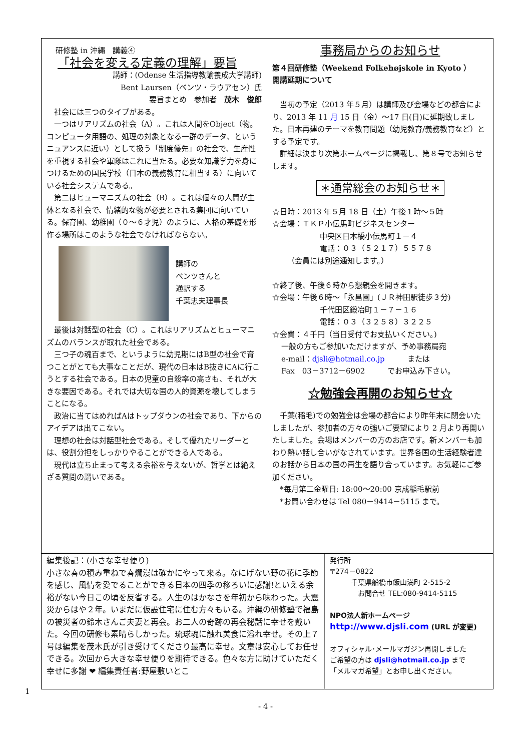研修塾 in 沖縄　講義④
「社会を変える定義の理解」要旨
講師：(Odense 生活指導教諭養成大学講師)
Bent Laursen（ベンツ・ラウアセン）氏
要旨まとめ　参加者　茂木　俊郎
　社会には三つのタイプがある。
　一つはリアリズムの社会（A）。これは人間をObject（物。コンピュータ用語の、処理の対象となる一群のデータ、というニュアンスに近い）として扱う「制度優先」の社会で、生産性を重視する社会や軍隊はこれに当たる。必要な知識学力を身につけるための国民学校（日本の義務教育に相当する）に向いている社会システムである。
　第二はヒューマニズムの社会（B）。これは個々の人間が主体となる社会で、情緒的な物が必要とされる集団に向いている。保育園、幼稚園（０～６才児）のように、人格の基礎を形作る場所はこのような社会でなければならない。
講師の
ベンツさんと
通訳する
千葉忠夫理事長
　最後は対話型の社会（C）。これはリアリズムとヒューマニズムのバランスが取れた社会である。
　三つ子の魂百まで、というように幼児期にはB型の社会で育つことがとても大事なことだが、現代の日本はB抜きにAに行こうとする社会である。日本の児童の自殺率の高さも、それが大きな要因である。それでは大切な国の人的資源を壊してしまうことになる。
　政治に当てはめればAはトップダウンの社会であり、下からのアイデアは出てこない。
　理想の社会は対話型社会である。そして優れたリーダーとは、役割分担をしっかりやることができる人である。
　現代は立ち止まって考える余裕を与えないが、哲学とは絶えざる質問の謂いである。
事務局からのお知らせ
第４回研修塾（Weekend Folkehøjskole in Kyoto ）
開講延期について
　当初の予定（2013 年５月）は講師及び会場などの都合により、2013 年 11 月 15 日（金）～17 日(日)に延期致しました。日本再建のテーマを教育問題（幼児教育/義務教育など）とする予定です。
　詳細は決まり次第ホームページに掲載し、第８号でお知らせします。
＊通常総会のお知らせ＊
☆日時：2013 年５月 18 日（土）午後１時～５時
☆会場：ＴＫＰ小伝馬町ビジネスセンター
中央区日本橋小伝馬町１－４
電話：０３（５２１７）５５７８
（会員には別途通知します。）
☆終了後、午後６時から懇親会を開きます。
☆会場：午後６時～「永昌園」(ＪＲ神田駅徒歩３分)
千代田区鍛冶町１－７－１６
電話：０３（３２５８）３２２５
☆会費：４千円（当日受付でお支払いください。)
一般の方もご参加いただけますが、予め事務局宛
e-mail：djsli@hotmail.co.jp　　　または
Fax　03－3712－6902　　　でお申込み下さい。
☆勉強会再開のお知らせ☆
　千葉(稲毛)での勉強会は会場の都合により昨年末に閉会いたしましたが、参加者の方々の強いご要望により 2 月より再開いたしました。会場はメンバーの方のお店です。新メンバーも加わり熱い話し合いがなされています。世界各国の生活経験者達のお話から日本の国の再生を語り合っています。お気軽にご参加ください。
　*毎月第二金曜日: 18:00～20:00 京成稲毛駅前
　*お問い合わせは Tel 080－9414－5115 まで。
編集後記：(小さな幸せ便り)
小さな春の積み重ねで春爛漫は確かにやって来る。なにげない野の花に季節を感じ、風情を愛でることができる日本の四季の移ろいに感謝!といえる余裕がない今日この頃を反省する。人生のはかなさを年初から味わった。大震災からはや２年。いまだに仮設住宅に住む方々もいる。沖縄の研修塾で福島の被災者の鈴木さんご夫妻と再会。お二人の奇跡の再会秘話に幸せを戴いた。今回の研修も素晴らしかった。琉球魂に触れ美食に溢れ幸せ。その上７号は編集を茂木氏が引き受けてくださり最高に幸せ。文章は安心してお任せできる。次回から大きな幸せ便りを期待できる。色々な方に助けていただく幸せに多謝 ❤ 編集責任者:野屋敷いとこ
発行所
〒274－0822
　　　千葉県船橋市飯山満町 2-515-2
　　　　お問合せ TEL:080-9414-5115
NPO法人新ホームページ
http://www.djsli.com (URL が変更)
オフィシャル･メールマガジン再開しました
ご希望の方は djsli@hotmail.co.jp まで
「メルマガ希望」とお申し出ください。
1
- 4 -